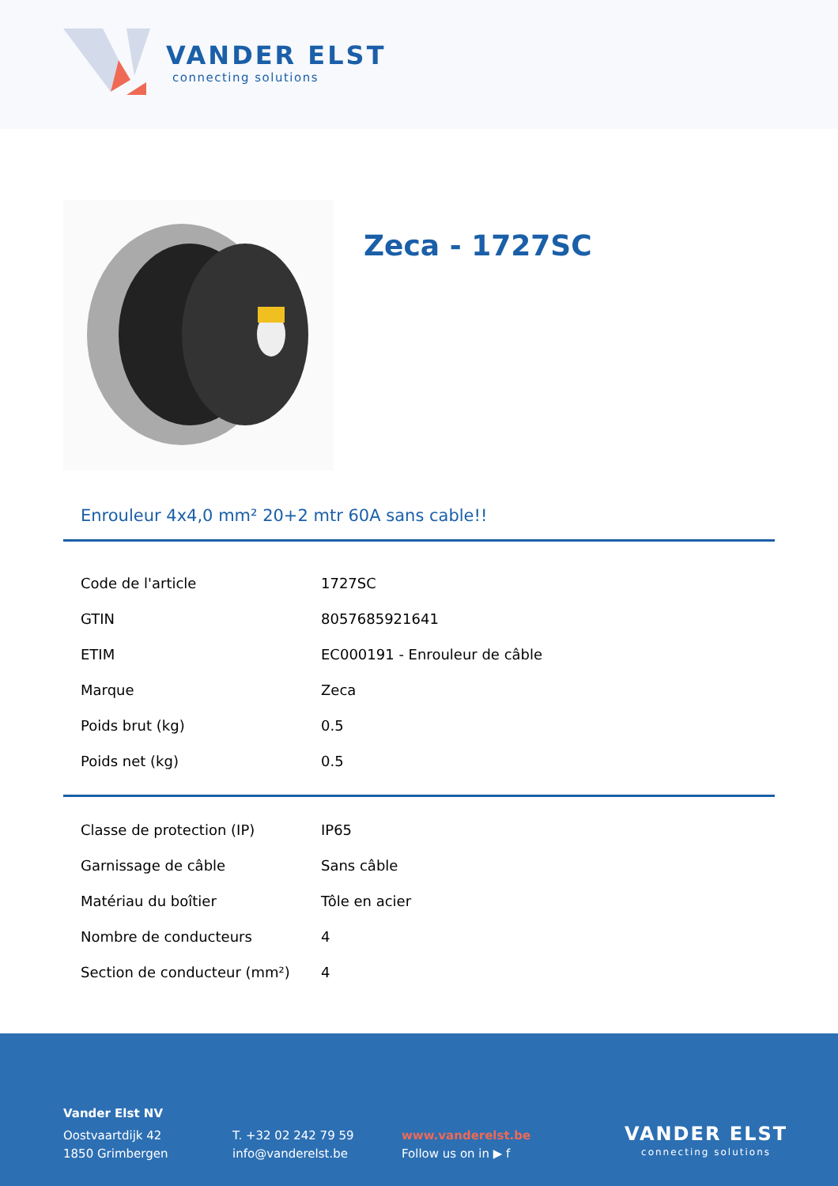VANDER ELST
connecting solutions
Zeca - 1727SC
Enrouleur 4x4,0 mm² 20+2 mtr 60A sans cable!!
| Code de l'article | 1727SC |
| GTIN | 8057685921641 |
| ETIM | EC000191 - Enrouleur de câble |
| Marque | Zeca |
| Poids brut (kg) | 0.5 |
| Poids net (kg) | 0.5 |
| Classe de protection (IP) | IP65 |
| Garnissage de câble | Sans câble |
| Matériau du boîtier | Tôle en acier |
| Nombre de conducteurs | 4 |
| Section de conducteur (mm²) | 4 |
Vander Elst NV
Oostvaartdijk 42
1850 Grimbergen
T. +32 02 242 79 59
info@vanderelst.be
www.vanderelst.be
Follow us on in ▶ f
VANDER ELST
connecting solutions